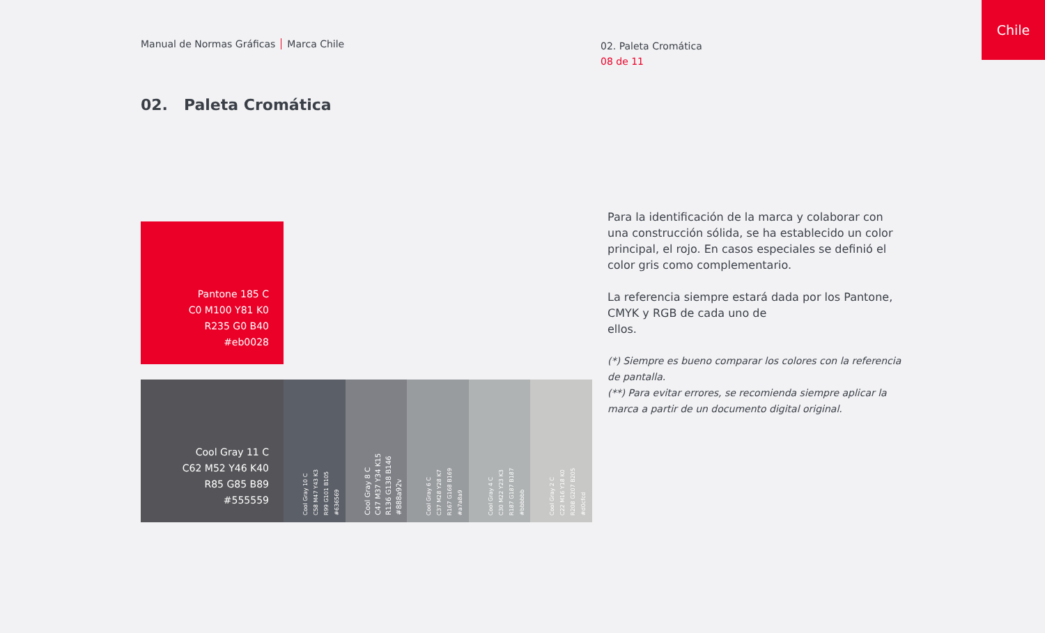Manual de Normas Gráficas Marca Chile
02. Paleta Cromática
08 de 11
Chile
02. Paleta Cromática
Pantone 185 C
C0 M100 Y81 K0
R235 G0 B40
#eb0028
Cool Gray 11 C
C62 M52 Y46 K40
R85 G85 B89
#555559
Cool Gray 10 C
C58 M47 Y43 K3
R99 G101 B105
#636569
Cool Gray 8 C
C47 M37 Y34 K15
R136 G138 B146
#888a92v
Cool Gray 6 C
C37 M28 Y28 K7
R167 G168 B169
#a7a8a9
Cool Gray 4 C
C30 M22 Y23 K3
R187 G187 B187
#bbbbbb
Cool Gray 2 C
C22 M16 Y18 K0
R208 G207 B205
#d0cfcd
Para la identificación de la marca y colaborar con una construcción sólida, se ha establecido un color principal, el rojo. En casos especiales se definió el color gris como complementario.
La referencia siempre estará dada por los Pantone, CMYK y RGB de cada uno de
ellos.
(*) Siempre es bueno comparar los colores con la referencia de pantalla.
(**) Para evitar errores, se recomienda siempre aplicar la marca a partir de un documento digital original.